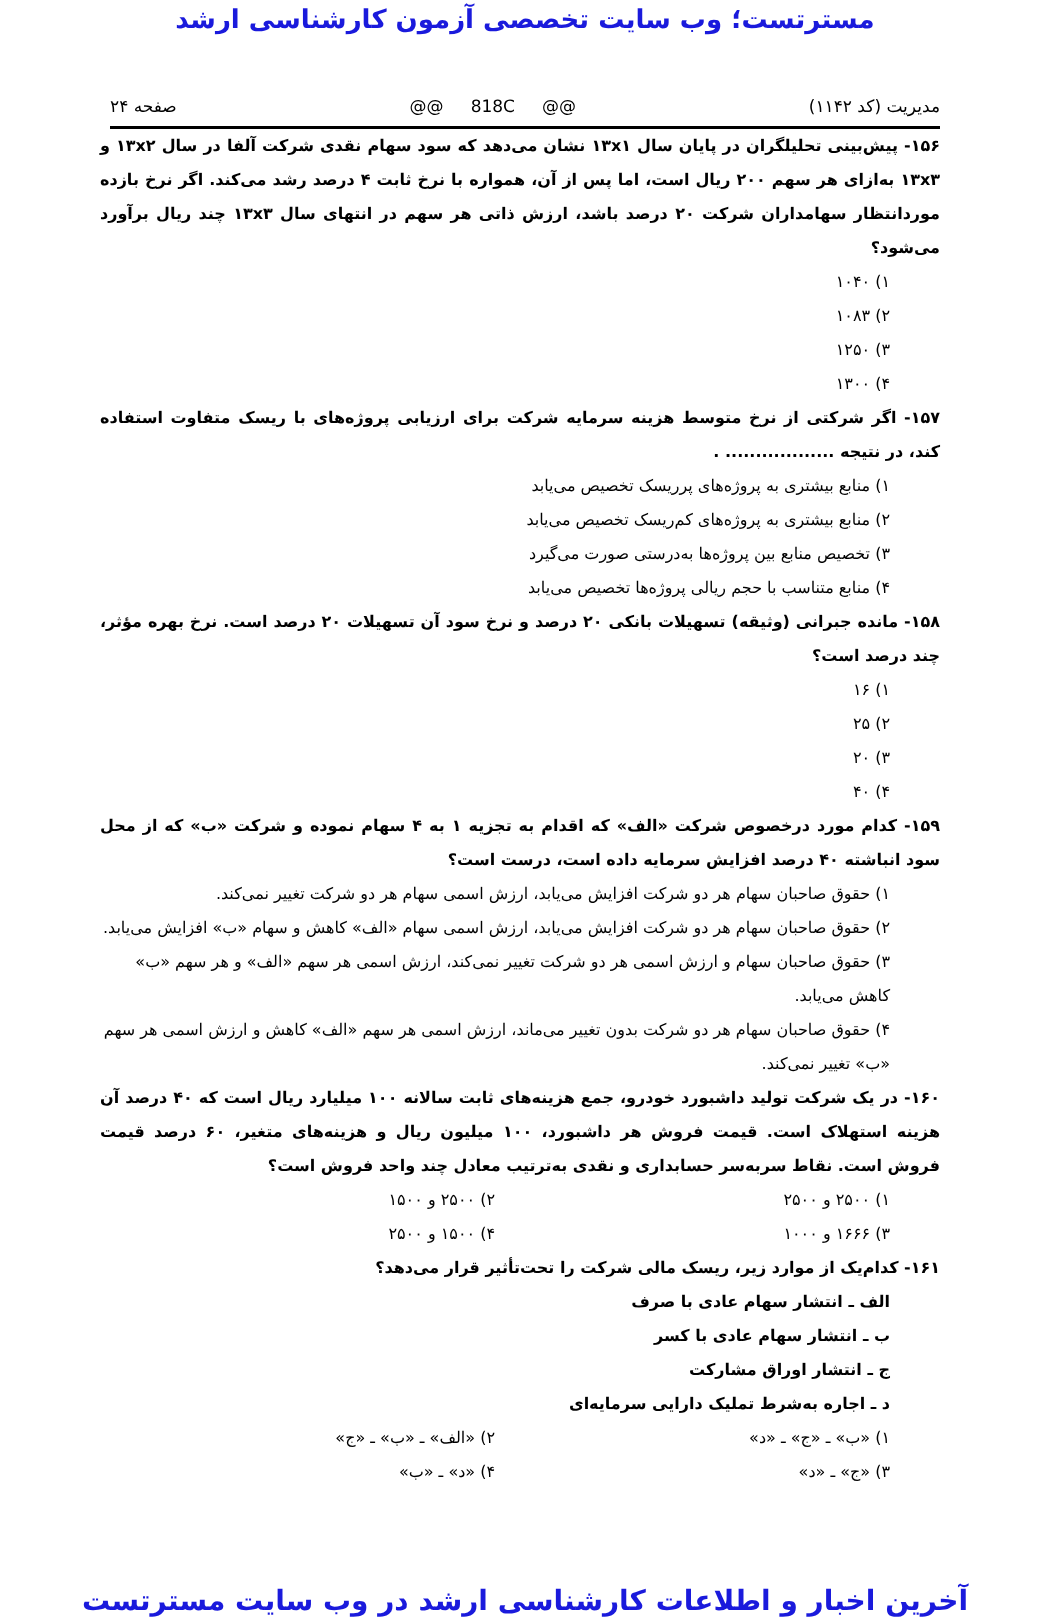مسترتست؛ وب سایت تخصصی آزمون کارشناسی ارشد
مدیریت (کد ۱۱۴۲) @@ 818C @@ صفحه ۲۴
۱۵۶- پیش‌بینی تحلیلگران در پایان سال ۱۳x۱ نشان می‌دهد که سود سهام نقدی شرکت آلفا در سال ۱۳x۲ و ۱۳x۳ به‌ازای هر سهم ۲۰۰ ریال است، اما پس از آن، همواره با نرخ ثابت ۴ درصد رشد می‌کند. اگر نرخ بازده موردانتظار سهامداران شرکت ۲۰ درصد باشد، ارزش ذاتی هر سهم در انتهای سال ۱۳x۳ چند ریال برآورد می‌شود؟
۱) ۱۰۴۰
۲) ۱۰۸۳
۳) ۱۲۵۰
۴) ۱۳۰۰
۱۵۷- اگر شرکتی از نرخ متوسط هزینه سرمایه شرکت برای ارزیابی پروژه‌های با ریسک متفاوت استفاده کند، در نتیجه .................. .
۱) منابع بیشتری به پروژه‌های پرریسک تخصیص می‌یابد
۲) منابع بیشتری به پروژه‌های کم‌ریسک تخصیص می‌یابد
۳) تخصیص منابع بین پروژه‌ها به‌درستی صورت می‌گیرد
۴) منابع متناسب با حجم ریالی پروژه‌ها تخصیص می‌یابد
۱۵۸- مانده جبرانی (وثیقه) تسهیلات بانکی ۲۰ درصد و نرخ سود آن تسهیلات ۲۰ درصد است. نرخ بهره مؤثر، چند درصد است؟
۱) ۱۶
۲) ۲۵
۳) ۲۰
۴) ۴۰
۱۵۹- کدام مورد درخصوص شرکت «الف» که اقدام به تجزیه ۱ به ۴ سهام نموده و شرکت «ب» که از محل سود انباشته ۴۰ درصد افزایش سرمایه داده است، درست است؟
۱) حقوق صاحبان سهام هر دو شرکت افزایش می‌یابد، ارزش اسمی سهام هر دو شرکت تغییر نمی‌کند.
۲) حقوق صاحبان سهام هر دو شرکت افزایش می‌یابد، ارزش اسمی سهام «الف» کاهش و سهام «ب» افزایش می‌یابد.
۳) حقوق صاحبان سهام و ارزش اسمی هر دو شرکت تغییر نمی‌کند، ارزش اسمی هر سهم «الف» و هر سهم «ب» کاهش می‌یابد.
۴) حقوق صاحبان سهام هر دو شرکت بدون تغییر می‌ماند، ارزش اسمی هر سهم «الف» کاهش و ارزش اسمی هر سهم «ب» تغییر نمی‌کند.
۱۶۰- در یک شرکت تولید داشبورد خودرو، جمع هزینه‌های ثابت سالانه ۱۰۰ میلیارد ریال است که ۴۰ درصد آن هزینه استهلاک است. قیمت فروش هر داشبورد، ۱۰۰ میلیون ریال و هزینه‌های متغیر، ۶۰ درصد قیمت فروش است. نقاط سربه‌سر حسابداری و نقدی به‌ترتیب معادل چند واحد فروش است؟
۱) ۲۵۰۰ و ۲۵۰۰ ۲) ۲۵۰۰ و ۱۵۰۰
۳) ۱۶۶۶ و ۱۰۰۰ ۴) ۱۵۰۰ و ۲۵۰۰
۱۶۱- کدام‌یک از موارد زیر، ریسک مالی شرکت را تحت‌تأثیر قرار می‌دهد؟
الف ـ انتشار سهام عادی با صرف
ب ـ انتشار سهام عادی با کسر
ج ـ انتشار اوراق مشارکت
د ـ اجاره به‌شرط تملیک دارایی سرمایه‌ای
۱) «ب» ـ «ج» ـ «د» ۲) «الف» ـ «ب» ـ «ج»
۳) «ج» ـ «د» ۴) «د» ـ «ب»
آخرین اخبار و اطلاعات کارشناسی ارشد در وب سایت مسترتست